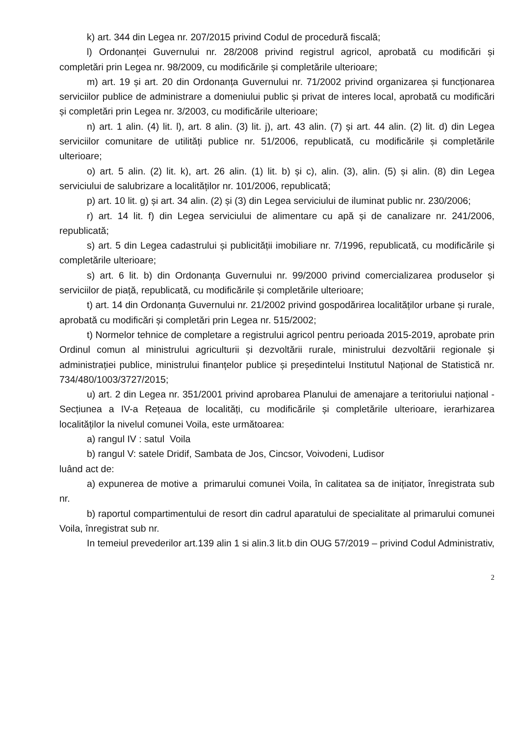k) art. 344 din Legea nr. 207/2015 privind Codul de procedură fiscală;
l) Ordonanței Guvernului nr. 28/2008 privind registrul agricol, aprobată cu modificări și completări prin Legea nr. 98/2009, cu modificările și completările ulterioare;
m) art. 19 și art. 20 din Ordonanța Guvernului nr. 71/2002 privind organizarea și funcționarea serviciilor publice de administrare a domeniului public și privat de interes local, aprobată cu modificări și completări prin Legea nr. 3/2003, cu modificările ulterioare;
n) art. 1 alin. (4) lit. l), art. 8 alin. (3) lit. j), art. 43 alin. (7) și art. 44 alin. (2) lit. d) din Legea serviciilor comunitare de utilități publice nr. 51/2006, republicată, cu modificările și completările ulterioare;
o) art. 5 alin. (2) lit. k), art. 26 alin. (1) lit. b) și c), alin. (3), alin. (5) și alin. (8) din Legea serviciului de salubrizare a localităților nr. 101/2006, republicată;
p) art. 10 lit. g) și art. 34 alin. (2) și (3) din Legea serviciului de iluminat public nr. 230/2006;
r) art. 14 lit. f) din Legea serviciului de alimentare cu apă și de canalizare nr. 241/2006, republicată;
s) art. 5 din Legea cadastrului și publicității imobiliare nr. 7/1996, republicată, cu modificările și completările ulterioare;
s) art. 6 lit. b) din Ordonanța Guvernului nr. 99/2000 privind comercializarea produselor și serviciilor de piață, republicată, cu modificările și completările ulterioare;
t) art. 14 din Ordonanța Guvernului nr. 21/2002 privind gospodărirea localităților urbane și rurale, aprobată cu modificări și completări prin Legea nr. 515/2002;
t) Normelor tehnice de completare a registrului agricol pentru perioada 2015-2019, aprobate prin Ordinul comun al ministrului agriculturii și dezvoltării rurale, ministrului dezvoltării regionale și administrației publice, ministrului finanțelor publice și președintelui Institutul Național de Statistică nr. 734/480/1003/3727/2015;
u) art. 2 din Legea nr. 351/2001 privind aprobarea Planului de amenajare a teritoriului național - Secțiunea a IV-a Rețeaua de localități, cu modificările și completările ulterioare, ierarhizarea localităților la nivelul comunei Voila, este următoarea:
a) rangul IV : satul Voila
b) rangul V: satele Dridif, Sambata de Jos, Cincsor, Voivodeni, Ludisor
luând act de:
a) expunerea de motive a primarului comunei Voila, în calitatea sa de inițiator, înregistrata sub nr.
b) raportul compartimentului de resort din cadrul aparatului de specialitate al primarului comunei Voila, înregistrat sub nr.
In temeiul prevederilor art.139 alin 1 si alin.3 lit.b din OUG 57/2019 – privind Codul Administrativ,
2